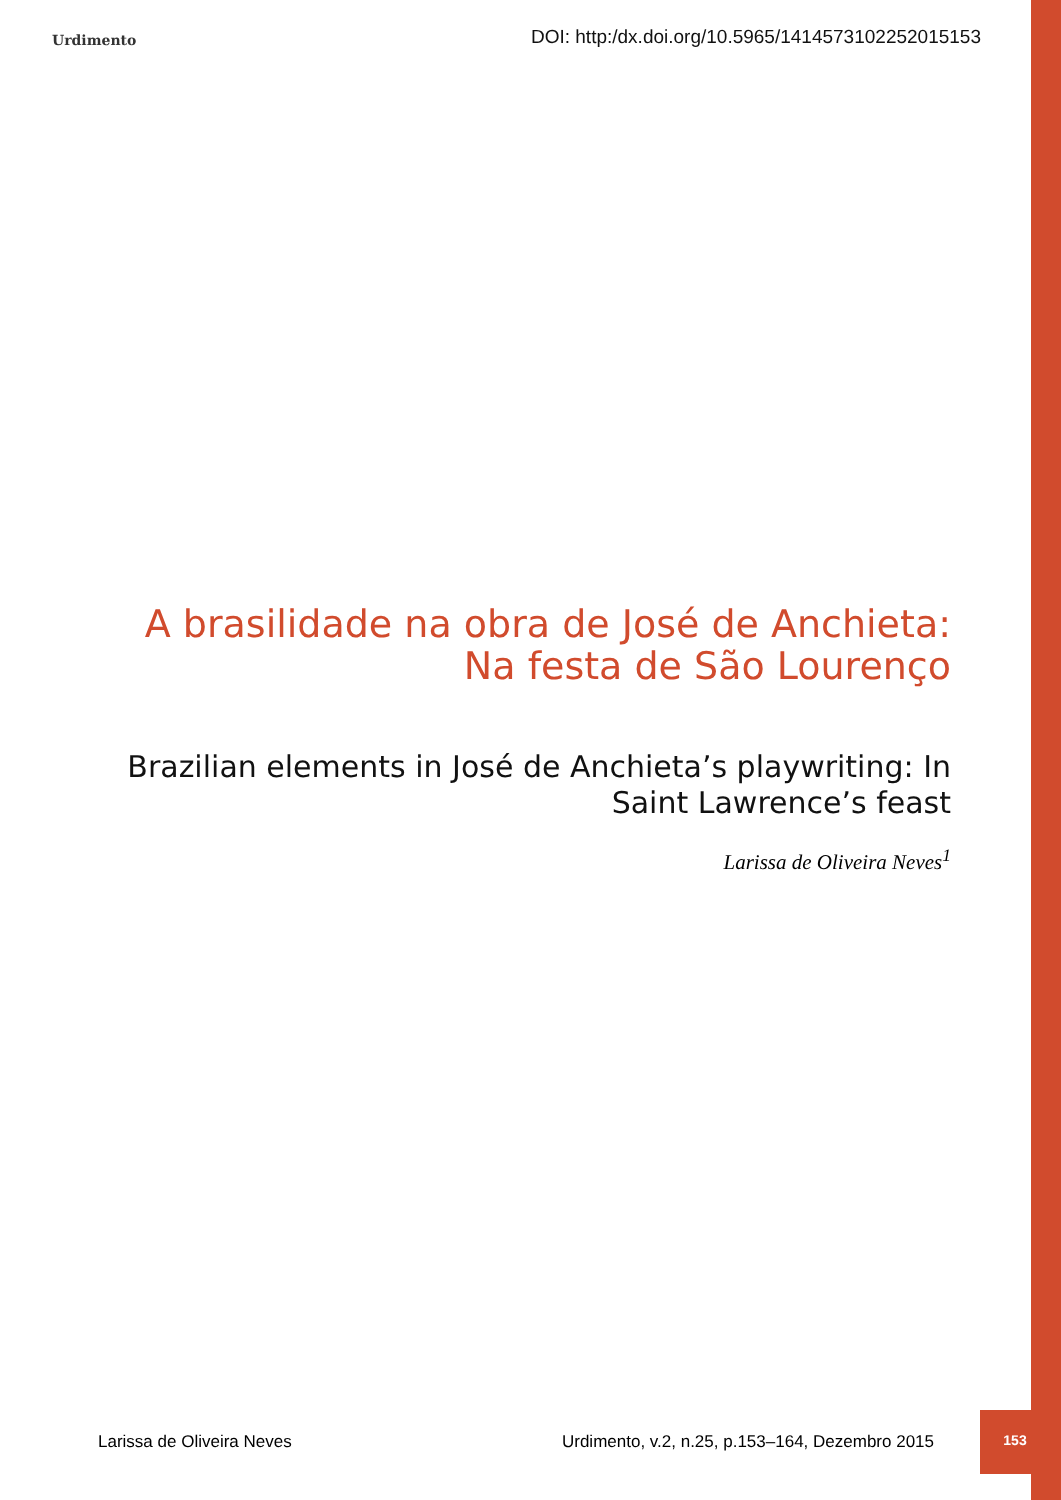Urdimento DOI: http:/dx.doi.org/10.5965/1414573102252015153
A brasilidade na obra de José de Anchieta: Na festa de São Lourenço
Brazilian elements in José de Anchieta’s playwriting: In Saint Lawrence’s feast
Larissa de Oliveira Neves<sup>1</sup>
Larissa de Oliveira Neves Urdimento, v.2, n.25, p.153–164, Dezembro 2015 153